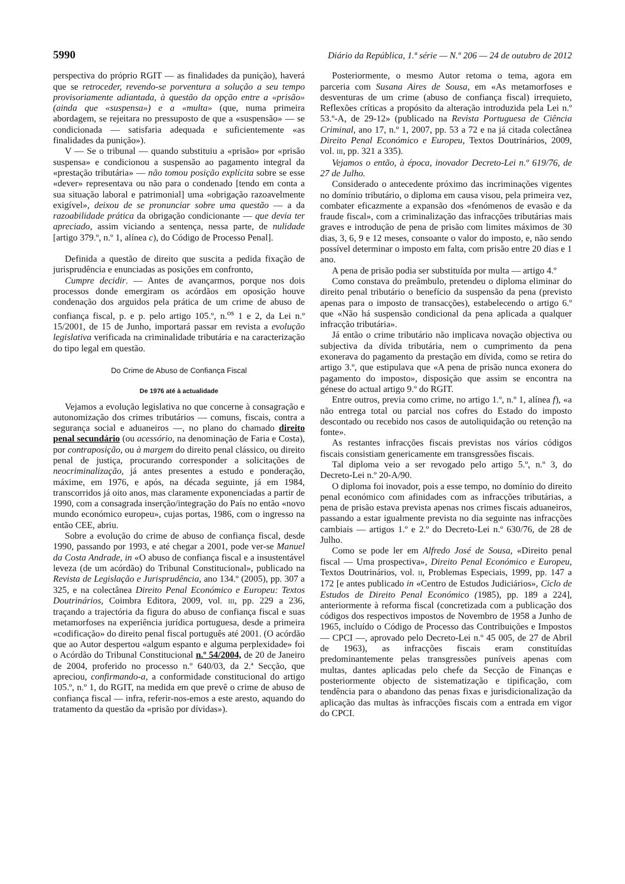5990 Diário da República, 1.ª série — N.º 206 — 24 de outubro de 2012
perspectiva do próprio RGIT — as finalidades da punição), haverá que se retroceder, revendo-se porventura a solução a seu tempo provisoriamente adiantada, à questão da opção entre a «prisão» (ainda que «suspensa») e a «multa» (que, numa primeira abordagem, se rejeitara no pressuposto de que a «suspensão» — se condicionada — satisfaria adequada e suficientemente «as finalidades da punição»).
V — Se o tribunal — quando substituiu a «prisão» por «prisão suspensa» e condicionou a suspensão ao pagamento integral da «prestação tributária» — não tomou posição explícita sobre se esse «dever» representava ou não para o condenado [tendo em conta a sua situação laboral e patrimonial] uma «obrigação razoavelmente exigível», deixou de se pronunciar sobre uma questão — a da razoabilidade prática da obrigação condicionante — que devia ter apreciado, assim viciando a sentença, nessa parte, de nulidade [artigo 379.º, n.º 1, alínea c), do Código de Processo Penal].
Definida a questão de direito que suscita a pedida fixação de jurisprudência e enunciadas as posições em confronto,
Cumpre decidir. — Antes de avançarmos, porque nos dois processos donde emergiram os acórdãos em oposição houve condenação dos arguidos pela prática de um crime de abuso de confiança fiscal, p. e p. pelo artigo 105.º, n.<sup>os</sup> 1 e 2, da Lei n.º 15/2001, de 15 de Junho, importará passar em revista a evolução legislativa verificada na criminalidade tributária e na caracterização do tipo legal em questão.
Do Crime de Abuso de Confiança Fiscal
De 1976 até à actualidade
Vejamos a evolução legislativa no que concerne à consagração e autonomização dos crimes tributários — comuns, fiscais, contra a segurança social e aduaneiros —, no plano do chamado direito penal secundário (ou acessório, na denominação de Faria e Costa), por contraposição, ou à margem do direito penal clássico, ou direito penal de justiça, procurando corresponder a solicitações de neocriminalização, já antes presentes a estudo e ponderação, máxime, em 1976, e após, na década seguinte, já em 1984, transcorridos já oito anos, mas claramente exponenciadas a partir de 1990, com a consagrada inserção/integração do País no então «novo mundo económico europeu», cujas portas, 1986, com o ingresso na então CEE, abriu.
Sobre a evolução do crime de abuso de confiança fiscal, desde 1990, passando por 1993, e até chegar a 2001, pode ver-se Manuel da Costa Andrade, in «O abuso de confiança fiscal e a insustentável leveza (de um acórdão) do Tribunal Constitucional», publicado na Revista de Legislação e Jurisprudência, ano 134.º (2005), pp. 307 a 325, e na colectânea Direito Penal Económico e Europeu: Textos Doutrinários, Coimbra Editora, 2009, vol. III, pp. 229 a 236, traçando a trajectória da figura do abuso de confiança fiscal e suas metamorfoses na experiência jurídica portuguesa, desde a primeira «codificação» do direito penal fiscal português até 2001. (O acórdão que ao Autor despertou «algum espanto e alguma perplexidade» foi o Acórdão do Tribunal Constitucional n.º 54/2004, de 20 de Janeiro de 2004, proferido no processo n.º 640/03, da 2.ª Secção, que apreciou, confirmando-a, a conformidade constitucional do artigo 105.º, n.º 1, do RGIT, na medida em que prevê o crime de abuso de confiança fiscal — infra, referir-nos-emos a este aresto, aquando do tratamento da questão da «prisão por dívidas»).
Posteriormente, o mesmo Autor retoma o tema, agora em parceria com Susana Aires de Sousa, em «As metamorfoses e desventuras de um crime (abuso de confiança fiscal) irrequieto, Reflexões críticas a propósito da alteração introduzida pela Lei n.º 53.º-A, de 29-12» (publicado na Revista Portuguesa de Ciência Criminal, ano 17, n.º 1, 2007, pp. 53 a 72 e na já citada colectânea Direito Penal Económico e Europeu, Textos Doutrinários, 2009, vol. III, pp. 321 a 335).
Vejamos o então, à época, inovador Decreto-Lei n.º 619/76, de 27 de Julho.
Considerado o antecedente próximo das incriminações vigentes no domínio tributário, o diploma em causa visou, pela primeira vez, combater eficazmente a expansão dos «fenómenos de evasão e da fraude fiscal», com a criminalização das infracções tributárias mais graves e introdução de pena de prisão com limites máximos de 30 dias, 3, 6, 9 e 12 meses, consoante o valor do imposto, e, não sendo possível determinar o imposto em falta, com prisão entre 20 dias e 1 ano.
A pena de prisão podia ser substituída por multa — artigo 4.º
Como constava do preâmbulo, pretendeu o diploma eliminar do direito penal tributário o benefício da suspensão da pena (previsto apenas para o imposto de transacções), estabelecendo o artigo 6.º que «Não há suspensão condicional da pena aplicada a qualquer infracção tributária».
Já então o crime tributário não implicava novação objectiva ou subjectiva da dívida tributária, nem o cumprimento da pena exonerava do pagamento da prestação em dívida, como se retira do artigo 3.º, que estipulava que «A pena de prisão nunca exonera do pagamento do imposto», disposição que assim se encontra na génese do actual artigo 9.º do RGIT.
Entre outros, previa como crime, no artigo 1.º, n.º 1, alínea f), «a não entrega total ou parcial nos cofres do Estado do imposto descontado ou recebido nos casos de autoliquidação ou retenção na fonte».
As restantes infracções fiscais previstas nos vários códigos fiscais consistiam genericamente em transgressões fiscais.
Tal diploma veio a ser revogado pelo artigo 5.º, n.º 3, do Decreto-Lei n.º 20-A/90.
O diploma foi inovador, pois a esse tempo, no domínio do direito penal económico com afinidades com as infracções tributárias, a pena de prisão estava prevista apenas nos crimes fiscais aduaneiros, passando a estar igualmente prevista no dia seguinte nas infracções cambiais — artigos 1.º e 2.º do Decreto-Lei n.º 630/76, de 28 de Julho.
Como se pode ler em Alfredo José de Sousa, «Direito penal fiscal — Uma prospectiva», Direito Penal Económico e Europeu, Textos Doutrinários, vol. II, Problemas Especiais, 1999, pp. 147 a 172 [e antes publicado in «Centro de Estudos Judiciários», Ciclo de Estudos de Direito Penal Económico (1985), pp. 189 a 224], anteriormente à reforma fiscal (concretizada com a publicação dos códigos dos respectivos impostos de Novembro de 1958 a Junho de 1965, incluído o Código de Processo das Contribuições e Impostos — CPCI —, aprovado pelo Decreto-Lei n.º 45 005, de 27 de Abril de 1963), as infracções fiscais eram constituídas predominantemente pelas transgressões puníveis apenas com multas, dantes aplicadas pelo chefe da Secção de Finanças e posteriormente objecto de sistematização e tipificação, com tendência para o abandono das penas fixas e jurisdicionalização da aplicação das multas às infracções fiscais com a entrada em vigor do CPCI.